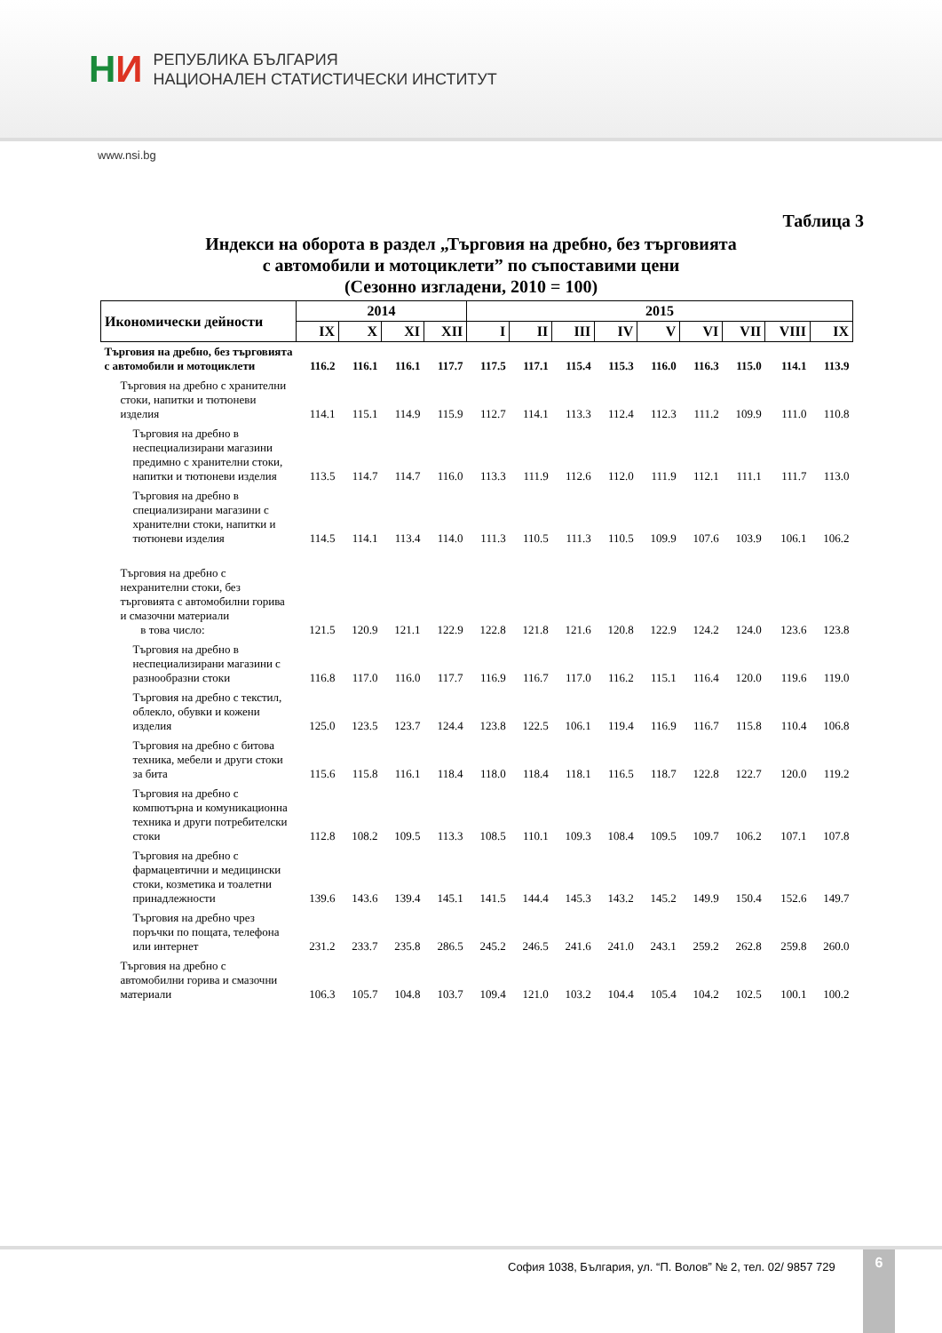НИ
РЕПУБЛИКА БЪЛГАРИЯ
НАЦИОНАЛЕН СТАТИСТИЧЕСКИ ИНСТИТУТ
www.nsi.bg
Таблица 3
Индекси на оборота в раздел „Търговия на дребно, без търговията
с автомобили и мотоциклети” по съпоставими цени
(Сезонно изгладени, 2010 = 100)
| Икономически дейности | 2014 | | | | 2015 | | | | | | | | |
| --- | --- | --- | --- | --- | --- | --- | --- | --- | --- | --- | --- | --- | --- |
| | IX | X | XI | XII | I | II | III | IV | V | VI | VII | VIII | IX |
| Търговия на дребно, без търговията с автомобили и мотоциклети | 116.2 | 116.1 | 116.1 | 117.7 | 117.5 | 117.1 | 115.4 | 115.3 | 116.0 | 116.3 | 115.0 | 114.1 | 113.9 |
| Търговия на дребно с хранителни стоки, напитки и тютюневи изделия | 114.1 | 115.1 | 114.9 | 115.9 | 112.7 | 114.1 | 113.3 | 112.4 | 112.3 | 111.2 | 109.9 | 111.0 | 110.8 |
| Търговия на дребно в неспециализирани магазини предимно с хранителни стоки, напитки и тютюневи изделия | 113.5 | 114.7 | 114.7 | 116.0 | 113.3 | 111.9 | 112.6 | 112.0 | 111.9 | 112.1 | 111.1 | 111.7 | 113.0 |
| Търговия на дребно в специализирани магазини с хранителни стоки, напитки и тютюневи изделия | 114.5 | 114.1 | 113.4 | 114.0 | 111.3 | 110.5 | 111.3 | 110.5 | 109.9 | 107.6 | 103.9 | 106.1 | 106.2 |
| Търговия на дребно с нехранителни стоки, без търговията с автомобилни горива и смазочни материали в това число: | 121.5 | 120.9 | 121.1 | 122.9 | 122.8 | 121.8 | 121.6 | 120.8 | 122.9 | 124.2 | 124.0 | 123.6 | 123.8 |
| Търговия на дребно в неспециализирани магазини с разнообразни стоки | 116.8 | 117.0 | 116.0 | 117.7 | 116.9 | 116.7 | 117.0 | 116.2 | 115.1 | 116.4 | 120.0 | 119.6 | 119.0 |
| Търговия на дребно с текстил, облекло, обувки и кожени изделия | 125.0 | 123.5 | 123.7 | 124.4 | 123.8 | 122.5 | 106.1 | 119.4 | 116.9 | 116.7 | 115.8 | 110.4 | 106.8 |
| Търговия на дребно с битова техника, мебели и други стоки за бита | 115.6 | 115.8 | 116.1 | 118.4 | 118.0 | 118.4 | 118.1 | 116.5 | 118.7 | 122.8 | 122.7 | 120.0 | 119.2 |
| Търговия на дребно с компютърна и комуникационна техника и други потребителски стоки | 112.8 | 108.2 | 109.5 | 113.3 | 108.5 | 110.1 | 109.3 | 108.4 | 109.5 | 109.7 | 106.2 | 107.1 | 107.8 |
| Търговия на дребно с фармацевтични и медицински стоки, козметика и тоалетни принадлежности | 139.6 | 143.6 | 139.4 | 145.1 | 141.5 | 144.4 | 145.3 | 143.2 | 145.2 | 149.9 | 150.4 | 152.6 | 149.7 |
| Търговия на дребно чрез поръчки по пощата, телефона или интернет | 231.2 | 233.7 | 235.8 | 286.5 | 245.2 | 246.5 | 241.6 | 241.0 | 243.1 | 259.2 | 262.8 | 259.8 | 260.0 |
| Търговия на дребно с автомобилни горива и смазочни материали | 106.3 | 105.7 | 104.8 | 103.7 | 109.4 | 121.0 | 103.2 | 104.4 | 105.4 | 104.2 | 102.5 | 100.1 | 100.2 |
София 1038, България, ул. “П. Волов” № 2, тел. 02/ 9857 729
6